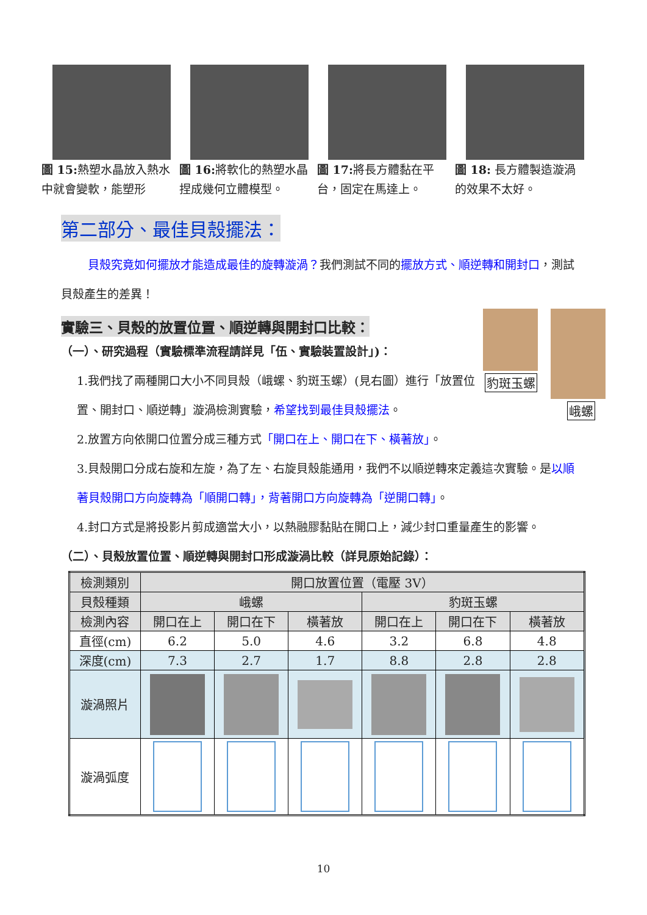圖 15: 熱塑水晶放入熱水中就會變軟，能塑形
圖 16: 將軟化的熱塑水晶捏成幾何立體模型。
圖 17: 將長方體黏在平台，固定在馬達上。
圖 18: 長方體製造漩渦的效果不太好。
豹斑玉螺
峨螺
第二部分、最佳貝殼擺法：
貝殼究竟如何擺放才能造成最佳的旋轉漩渦？我們測試不同的擺放方式、順逆轉和開封口，測試貝殼產生的差異！
實驗三、貝殼的放置位置、順逆轉與開封口比較：
（一）、研究過程（實驗標準流程請詳見「伍、實驗裝置設計」)：
1.我們找了兩種開口大小不同貝殼（峨螺、豹斑玉螺）(見右圖）進行「放置位置、開封口、順逆轉」漩渦檢測實驗，希望找到最佳貝殼擺法。
2.放置方向依開口位置分成三種方式「開口在上、開口在下、橫著放」。
3.貝殼開口分成右旋和左旋，為了左、右旋貝殼能通用，我們不以順逆轉來定義這次實驗。是以順著貝殼開口方向旋轉為「順開口轉」，背著開口方向旋轉為「逆開口轉」。
4.封口方式是將投影片剪成適當大小，以熱融膠黏貼在開口上，減少封口重量產生的影響。
（二）、貝殼放置位置、順逆轉與開封口形成漩渦比較（詳見原始記錄）：
| 檢測類別 | 開口放置位置（電壓 3V） | | | | | |
| --- | --- | --- | --- | --- | --- | --- |
| 貝殼種類 | 峨螺 | | | 豹斑玉螺 | | |
| 檢測內容 | 開口在上 | 開口在下 | 橫著放 | 開口在上 | 開口在下 | 橫著放 |
| 直徑(cm) | 6.2 | 5.0 | 4.6 | 3.2 | 6.8 | 4.8 |
| 深度(cm) | 7.3 | 2.7 | 1.7 | 8.8 | 2.8 | 2.8 |
| 漩渦照片 | | | | | | |
| 漩渦弧度 | | | | | | |
10